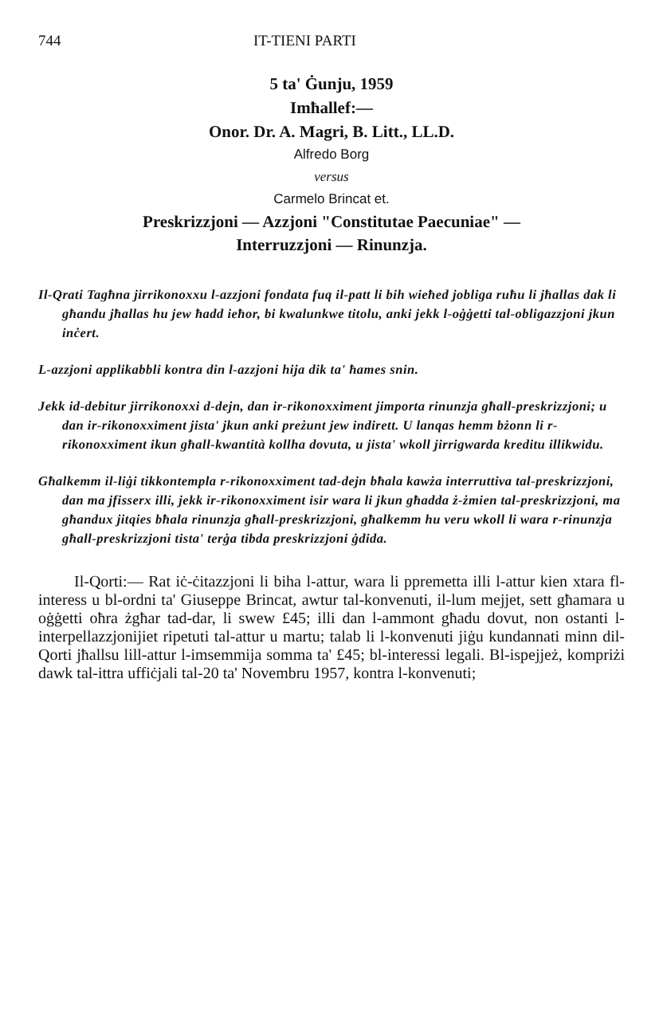744 IT-TIENI PARTI
5 ta' Ġunju, 1959
Imħallef:—
Onor. Dr. A. Magri, B. Litt., LL.D.
Alfredo Borg
versus
Carmelo Brincat et.
Preskrizzjoni — Azzjoni "Constitutae Paecuniae" —
Interruzzjoni — Rinunzja.
Il-Qrati Tagħna jirrikonoxxu l-azzjoni fondata fuq il-patt li bih wieħed jobliga ruħu li jħallas dak li għandu jħallas hu jew ħadd ieħor, bi kwalunkwe titolu, anki jekk l-oġġetti tal-obligazzjoni jkun inċert.
L-azzjoni applikabbli kontra din l-azzjoni hija dik ta' ħames snin.
Jekk id-debitur jirrikonoxxi d-dejn, dan ir-rikonoxximent jimporta rinunzja għall-preskrizzjoni; u dan ir-rikonoxximent jista' jkun anki preżunt jew indirett. U lanqas hemm bżonn li r-rikonoxximent ikun għall-kwantità kollha dovuta, u jista' wkoll jirrigwarda kreditu illikwidu.
Għalkemm il-liġi tikkontempla r-rikonoxximent tad-dejn bħala kawża interruttiva tal-preskrizzjoni, dan ma jfisserx illi, jekk ir-rikonoxximent isir wara li jkun għadda ż-żmien tal-preskrizzjoni, ma għandux jitqies bħala rinunzja għall-preskrizzjoni, għalkemm hu veru wkoll li wara r-rinunzja għall-preskrizzjoni tista' terġa tibda preskrizzjoni ġdida.
Il-Qorti:— Rat iċ-ċitazzjoni li biha l-attur, wara li ppremetta illi l-attur kien xtara fl-interess u bl-ordni ta' Giuseppe Brincat, awtur tal-konvenuti, il-lum mejjet, sett għamara u oġġetti oħra żgħar tad-dar, li swew £45; illi dan l-ammont għadu dovut, non ostanti l-interpellazzjonijiet ripetuti tal-attur u martu; talab li l-konvenuti jiġu kundannati minn dil-Qorti jħallsu lill-attur l-imsemmija somma ta' £45; bl-interessi legali. Bl-ispejjeż, kompriżi dawk tal-ittra uffiċjali tal-20 ta' Novembru 1957, kontra l-konvenuti;